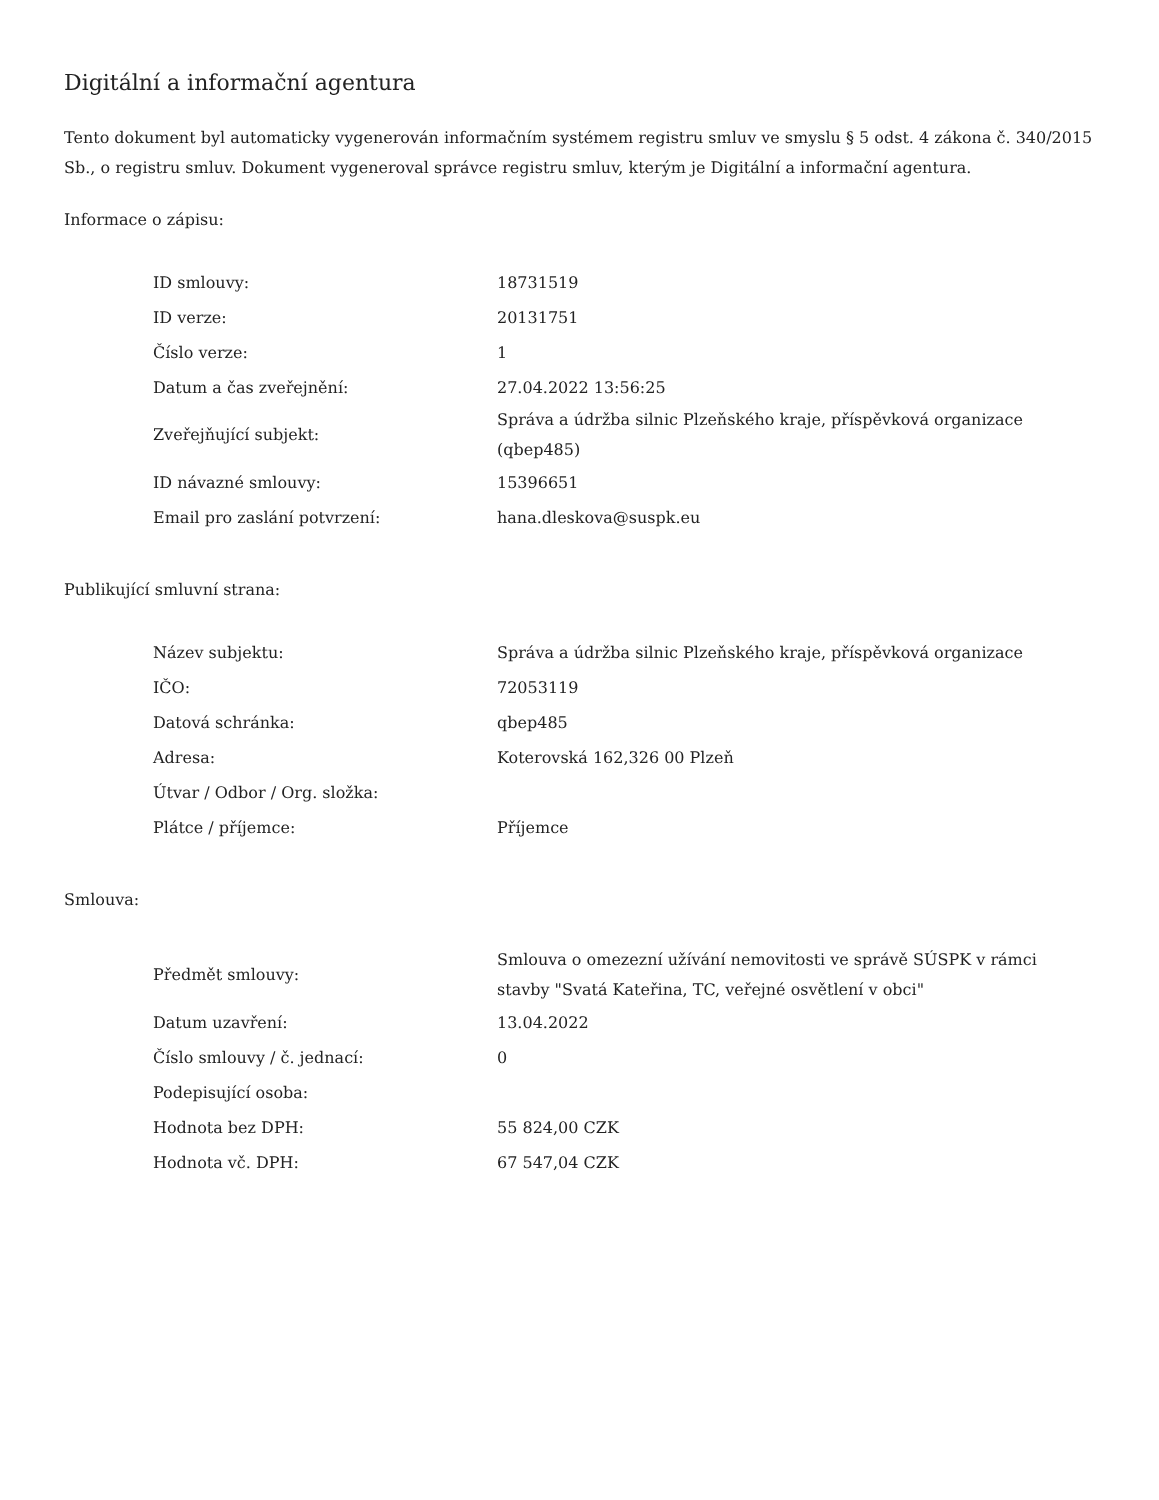Digitální a informační agentura
Tento dokument byl automaticky vygenerován informačním systémem registru smluv ve smyslu § 5 odst. 4 zákona č. 340/2015 Sb., o registru smluv. Dokument vygeneroval správce registru smluv, kterým je Digitální a informační agentura.
Informace o zápisu:
| ID smlouvy: | 18731519 |
| ID verze: | 20131751 |
| Číslo verze: | 1 |
| Datum a čas zveřejnění: | 27.04.2022 13:56:25 |
| Zveřejňující subjekt: | Správa a údržba silnic Plzeňského kraje, příspěvková organizace (qbep485) |
| ID návazné smlouvy: | 15396651 |
| Email pro zaslání potvrzení: | hana.dleskova@suspk.eu |
Publikující smluvní strana:
| Název subjektu: | Správa a údržba silnic Plzeňského kraje, příspěvková organizace |
| IČO: | 72053119 |
| Datová schránka: | qbep485 |
| Adresa: | Koterovská 162,326 00 Plzeň |
| Útvar / Odbor / Org. složka: | |
| Plátce / příjemce: | Příjemce |
Smlouva:
| Předmět smlouvy: | Smlouva o omezezní užívání nemovitosti ve správě SÚSPK v rámci stavby "Svatá Kateřina, TC, veřejné osvětlení v obci" |
| Datum uzavření: | 13.04.2022 |
| Číslo smlouvy / č. jednací: | 0 |
| Podepisující osoba: | |
| Hodnota bez DPH: | 55 824,00 CZK |
| Hodnota vč. DPH: | 67 547,04 CZK |